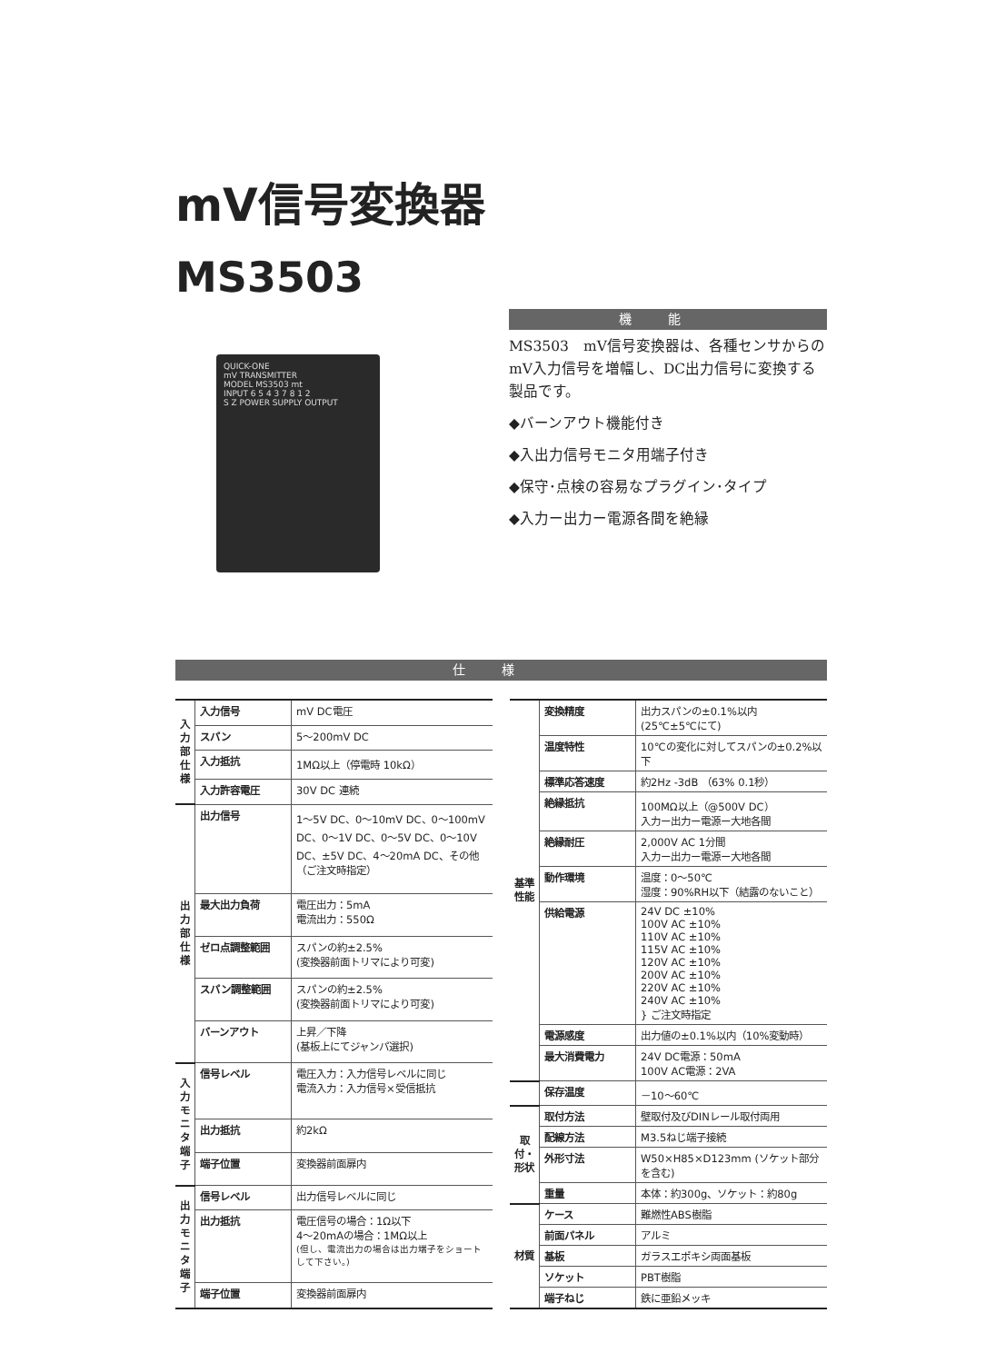mV信号変換器
MS3503
QUICK-ONE
mV TRANSMITTER
MODEL MS3503 mt
INPUT 6 5 4 3 7 8 1 2
S Z POWER SUPPLY OUTPUT
機能
MS3503　mV信号変換器は、各種センサからのmV入力信号を増幅し、DC出力信号に変換する製品です。
◆バーンアウト機能付き
◆入出力信号モニタ用端子付き
◆保守･点検の容易なプラグイン･タイプ
◆入力ー出力ー電源各間を絶縁
仕様
| 入力部仕様 | 入力信号 | mV DC電圧 |
| | スパン | 5～200mV DC |
| | 入力抵抗 | 1MΩ以上（停電時 10kΩ） |
| | 入力許容電圧 | 30V DC 連続 |
| 出力部仕様 | 出力信号 | 1～5V DC、0～10mV DC、0～100mV DC、0～1V DC、0～5V DC、0～10V DC、±5V DC、4～20mA DC、その他（ご注文時指定） |
| | 最大出力負荷 | 電圧出力：5mA 電流出力：550Ω |
| | ゼロ点調整範囲 | スパンの約±2.5% (変換器前面トリマにより可変) |
| | スパン調整範囲 | スパンの約±2.5% (変換器前面トリマにより可変) |
| | バーンアウト | 上昇／下降 (基板上にてジャンパ選択) |
| 入力モニタ端子 | 信号レベル | 電圧入力：入力信号レベルに同じ 電流入力：入力信号×受信抵抗 |
| | 出力抵抗 | 約2kΩ |
| | 端子位置 | 変換器前面扉内 |
| 出力モニタ端子 | 信号レベル | 出力信号レベルに同じ |
| | 出力抵抗 | 電圧信号の場合：1Ω以下 4～20mAの場合：1MΩ以上 (但し、電流出力の場合は出力端子をショートして下さい。) |
| | 端子位置 | 変換器前面扉内 |
| 基準性能 | 変換精度 | 出力スパンの±0.1%以内 (25℃±5℃にて) |
| | 温度特性 | 10℃の変化に対してスパンの±0.2%以下 |
| | 標準応答速度 | 約2Hz -3dB （63% 0.1秒） |
| | 絶縁抵抗 | 100MΩ以上（@500V DC） 入力ー出力ー電源ー大地各間 |
| | 絶縁耐圧 | 2,000V AC 1分間 入力ー出力ー電源ー大地各間 |
| | 動作環境 | 温度：0～50℃ 湿度：90%RH以下（結露のないこと） |
| | 供給電源 | 24V DC ±10% 100V AC ±10% 110V AC ±10% 115V AC ±10% 120V AC ±10% 200V AC ±10% 220V AC ±10% 240V AC ±10% } ご注文時指定 |
| | 電源感度 | 出力値の±0.1%以内（10%変動時） |
| | 最大消費電力 | 24V DC電源：50mA 100V AC電源：2VA |
| | 保存温度 | －10～60℃ |
| 取付・形状 | 取付方法 | 壁取付及びDINレール取付両用 |
| | 配線方法 | M3.5ねじ端子接続 |
| | 外形寸法 | W50×H85×D123mm (ソケット部分を含む) |
| | 重量 | 本体：約300g、ソケット：約80g |
| 材質 | ケース | 難燃性ABS樹脂 |
| | 前面パネル | アルミ |
| | 基板 | ガラスエポキシ両面基板 |
| | ソケット | PBT樹脂 |
| | 端子ねじ | 鉄に亜鉛メッキ |